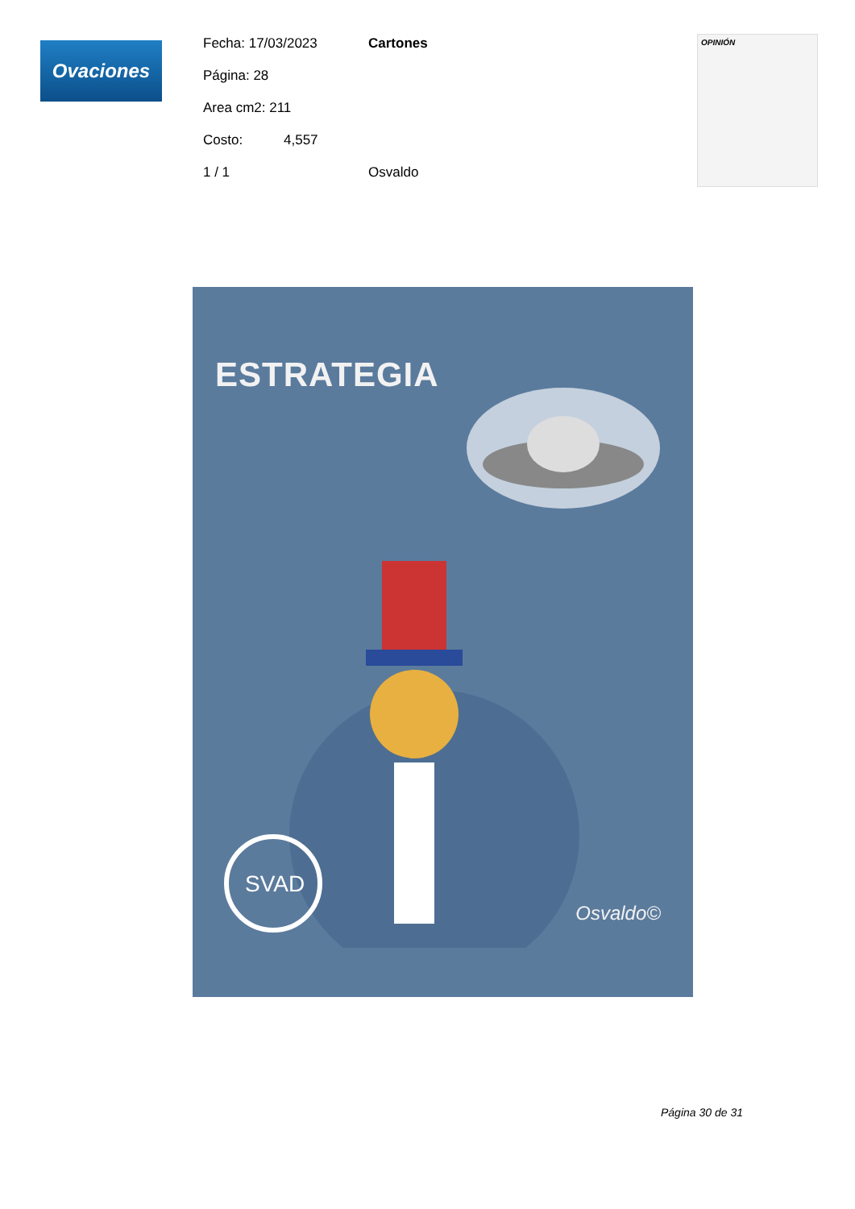Ovaciones
Fecha: 17/03/2023 Cartones
Página: 28
Area cm2: 211
Costo: 4,557
1 / 1 Osvaldo
OPINIÓN
ESTRATEGIA
SVAD
Osvaldo©
Página 30 de 31